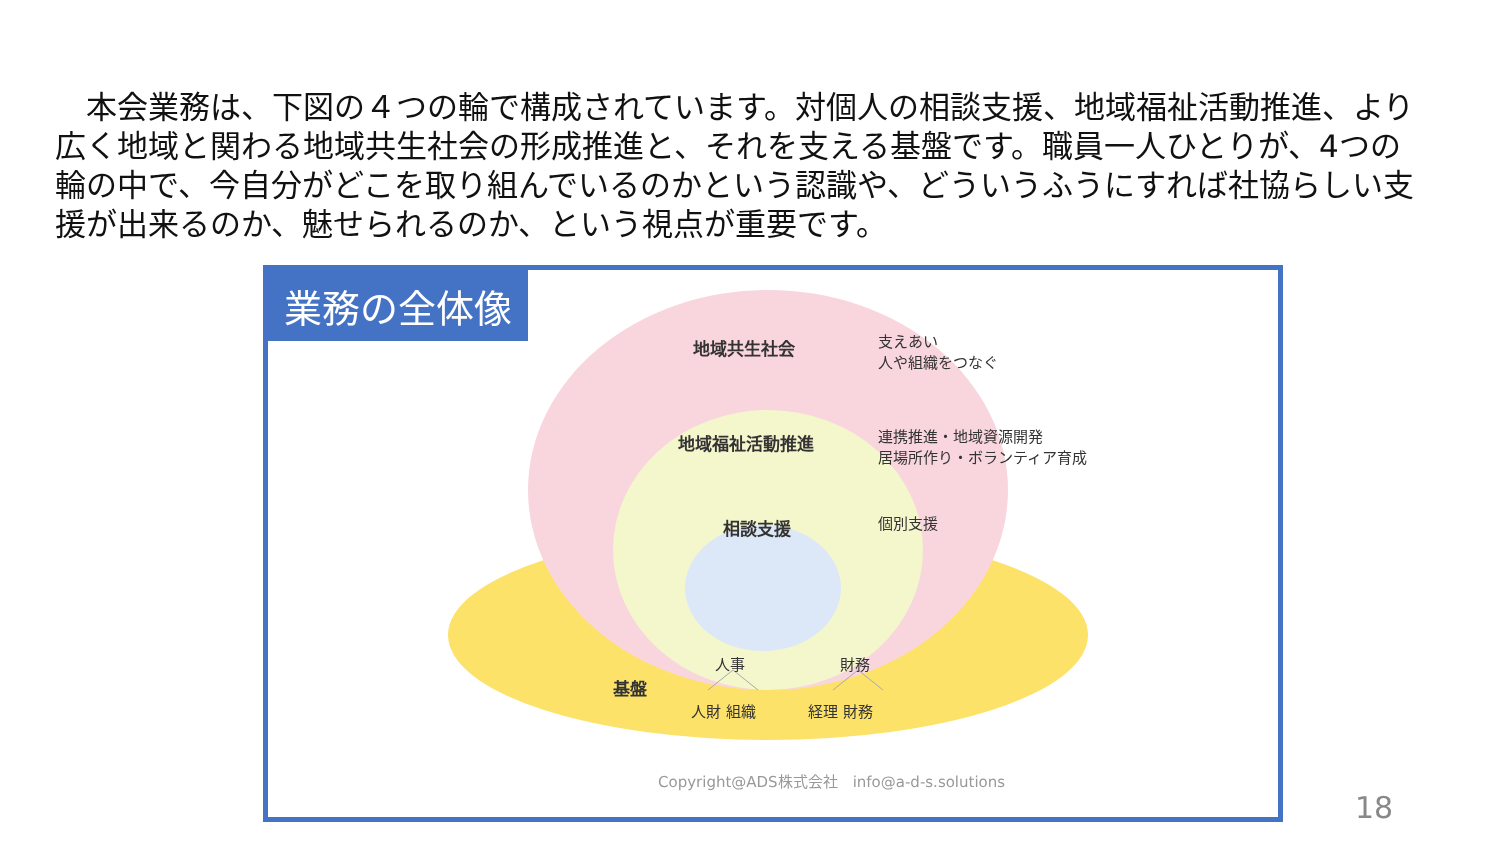本会業務は、下図の４つの輪で構成されています。対個人の相談支援、地域福祉活動推進、より広く地域と関わる地域共生社会の形成推進と、それを支える基盤です。職員一人ひとりが、4つの輪の中で、今自分がどこを取り組んでいるのかという認識や、どういうふうにすれば社協らしい支援が出来るのか、魅せられるのか、という視点が重要です。
業務の全体像
地域共生社会
支えあい
人や組織をつなぐ
地域福祉活動推進
連携推進・地域資源開発
居場所作り・ボランティア育成
相談支援 個別支援
人事 財務
基盤
人財 組織 経理 財務
Copyright@ADS株式会社　info@a-d-s.solutions
18